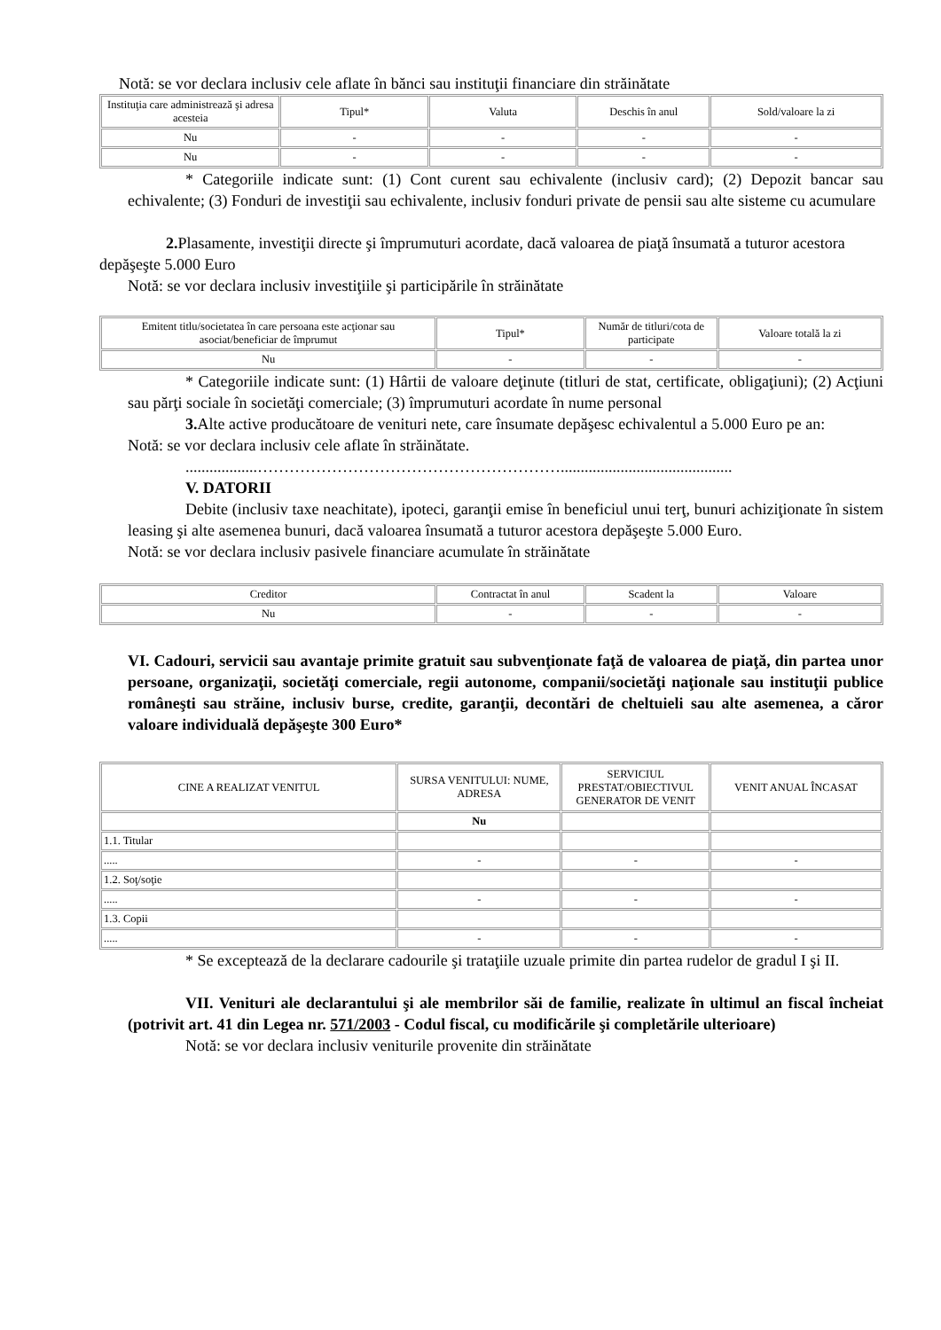Notă: se vor declara inclusiv cele aflate în bănci sau instituţii financiare din străinătate
| Instituţia care administrează şi adresa acesteia | Tipul* | Valuta | Deschis în anul | Sold/valoare la zi |
| --- | --- | --- | --- | --- |
| Nu | - | - | - | - |
| Nu | - | - | - | - |
* Categoriile indicate sunt: (1) Cont curent sau echivalente (inclusiv card); (2) Depozit bancar sau echivalente; (3) Fonduri de investiţii sau echivalente, inclusiv fonduri private de pensii sau alte sisteme cu acumulare
2. Plasamente, investiţii directe şi împrumuturi acordate, dacă valoarea de piaţă însumată a tuturor acestora depăşeşte 5.000 Euro
Notă: se vor declara inclusiv investiţiile şi participările în străinătate
| Emitent titlu/societatea în care persoana este acţionar sau asociat/beneficiar de împrumut | Tipul* | Număr de titluri/cota de participate | Valoare totală la zi |
| --- | --- | --- | --- |
| Nu | - | - | - |
* Categoriile indicate sunt: (1) Hârtii de valoare deţinute (titluri de stat, certificate, obligaţiuni); (2) Acţiuni sau părţi sociale în societăţi comerciale; (3) împrumuturi acordate în nume personal
3. Alte active producătoare de venituri nete, care însumate depăşesc echivalentul a 5.000 Euro pe an:
Notă: se vor declara inclusiv cele aflate în străinătate.
..................…………………………………………………...........................................
V. DATORII
Debite (inclusiv taxe neachitate), ipoteci, garanţii emise în beneficiul unui terţ, bunuri achiziţionate în sistem leasing şi alte asemenea bunuri, dacă valoarea însumată a tuturor acestora depăşeşte 5.000 Euro.
Notă: se vor declara inclusiv pasivele financiare acumulate în străinătate
| Creditor | Contractat în anul | Scadent la | Valoare |
| --- | --- | --- | --- |
| Nu | - | - | - |
VI. Cadouri, servicii sau avantaje primite gratuit sau subvenţionate faţă de valoarea de piaţă, din partea unor persoane, organizaţii, societăţi comerciale, regii autonome, companii/societăţi naţionale sau instituţii publice româneşti sau străine, inclusiv burse, credite, garanţii, decontări de cheltuieli sau alte asemenea, a căror valoare individuală depăşeşte 300 Euro*
| CINE A REALIZAT VENITUL | SURSA VENITULUI: NUME, ADRESA | SERVICIUL PRESTAT/OBIECTIVUL GENERATOR DE VENIT | VENIT ANUAL ÎNCASAT |
| --- | --- | --- | --- |
| | Nu | | |
| 1.1. Titular | | | |
| ..... | - | - | - |
| 1.2. Soţ/soţie | | | |
| ..... | - | - | - |
| 1.3. Copii | | | |
| ..... | - | - | - |
* Se exceptează de la declarare cadourile şi trataţiile uzuale primite din partea rudelor de gradul I şi II.
VII. Venituri ale declarantului şi ale membrilor săi de familie, realizate în ultimul an fiscal încheiat (potrivit art. 41 din Legea nr. 571/2003 - Codul fiscal, cu modificările şi completările ulterioare)
Notă: se vor declara inclusiv veniturile provenite din străinătate